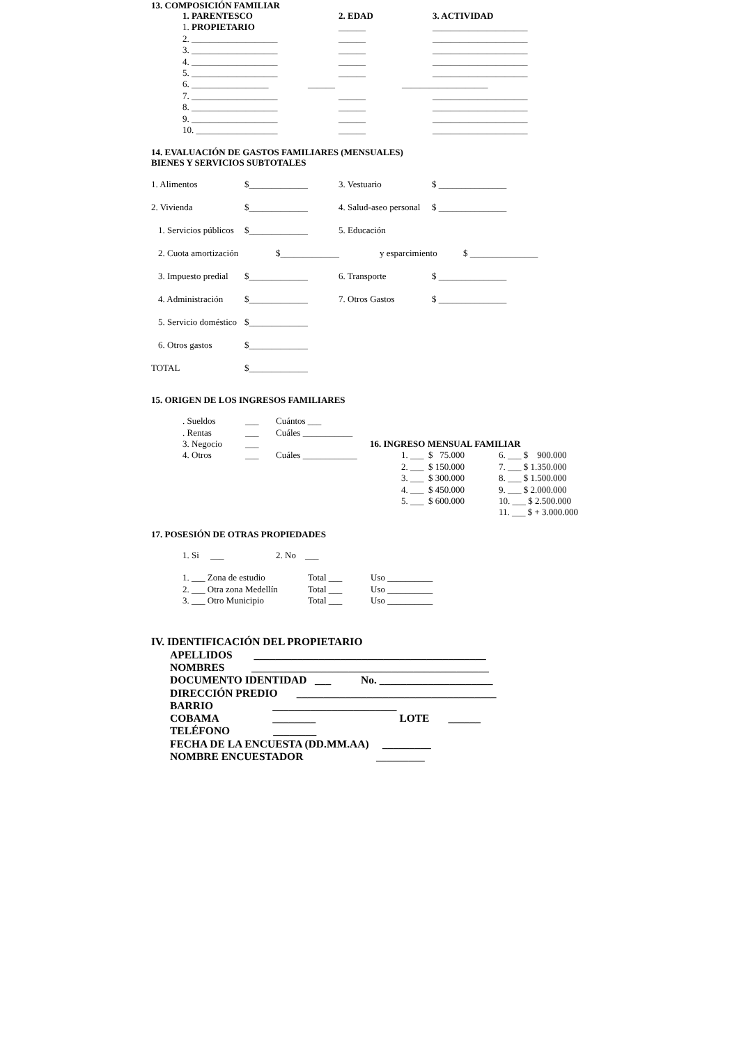13. COMPOSICIÓN FAMILIAR
1. PARENTESCO 2. EDAD 3. ACTIVIDAD
1. PROPIETARIO ______ _____________________
2. ___________________ ______ _____________________
3. ___________________ ______ _____________________
4. ___________________ ______ _____________________
5. ___________________ ______ _____________________
6. _________________ ______ ___________________
7. ___________________ ______ _____________________
8. ___________________ ______ _____________________
9. ___________________ ______ _____________________
10. __________________ ______ _____________________
14. EVALUACIÓN DE GASTOS FAMILIARES (MENSUALES)
BIENES Y SERVICIOS SUBTOTALES
1. Alimentos $_____________ 3. Vestuario $ _______________
2. Vivienda $_____________ 4. Salud-aseo personal $ _______________
1. Servicios públicos $_____________ 5. Educación
2. Cuota amortización $_____________ y esparcimiento $ _______________
3. Impuesto predial $_____________ 6. Transporte $ _______________
4. Administración $_____________ 7. Otros Gastos $ _______________
5. Servicio doméstico $_____________
6. Otros gastos $_____________
TOTAL $_____________
15. ORIGEN DE LOS INGRESOS FAMILIARES
. Sueldos ___ Cuántos ___
. Rentas ___ Cuáles ___________
3. Negocio ___ 16. INGRESO MENSUAL FAMILIAR
4. Otros ___ Cuáles ____________ 1. ___ $ 75.000 6. ___ $ 900.000
2. ___ $ 150.000 7. ___ $ 1.350.000
3. ___ $ 300.000 8. ___ $ 1.500.000
4. ___ $ 450.000 9. ___ $ 2.000.000
5. ___ $ 600.000 10. ___ $ 2.500.000
11. ___ $ + 3.000.000
17. POSESIÓN DE OTRAS PROPIEDADES
1. Si ___ 2. No ___
1. ___ Zona de estudio Total ___ Uso __________
2. ___ Otra zona Medellín Total ___ Uso __________
3. ___ Otro Municipio Total ___ Uso __________
IV. IDENTIFICACIÓN DEL PROPIETARIO
APELLIDOS ___________________________________________
NOMBRES ____________________________________________
DOCUMENTO IDENTIDAD ___ No. _____________________
DIRECCIÓN PREDIO _____________________________________
BARRIO _______________________
COBAMA ________ LOTE ______
TELÉFONO ________
FECHA DE LA ENCUESTA (DD.MM.AA) _________
NOMBRE ENCUESTADOR _________